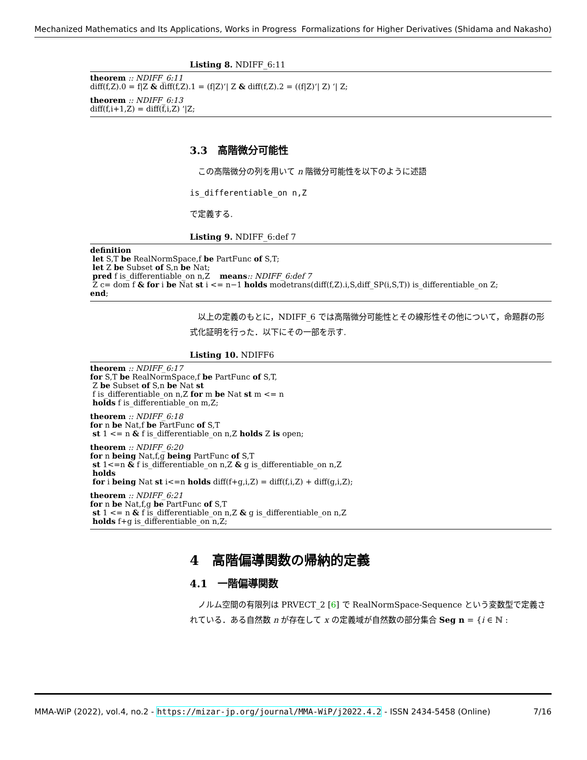Mechanized Mathematics and Its Applications, Works in Progress Formalizations for Higher Derivatives (Shidama and Nakasho)
Listing 8. NDIFF_6:11
theorem :: NDIFF_6:11
diff(f,Z).0 = f|Z & diff(f,Z).1 = (f|Z)‘| Z & diff(f,Z).2 = ((f|Z)‘| Z) ‘| Z;
theorem :: NDIFF_6:13
diff(f,i+1,Z) = diff(f,i,Z) ‘|Z;
3.3　高階微分可能性
　この高階微分の列を用いて n 階微分可能性を以下のように述語
is_differentiable_on n,Z
で定義する.
Listing 9. NDIFF_6:def 7
definition
let S,T be RealNormSpace,f be PartFunc of S,T;
let Z be Subset of S,n be Nat;
pred f is_differentiable_on n,Z means:: NDIFF_6:def 7
Z c= dom f & for i be Nat st i <= n−1 holds modetrans(diff(f,Z).i,S,diff_SP(i,S,T)) is_differentiable_on Z;
end;
　以上の定義のもとに，NDIFF_6 では高階微分可能性とその線形性その他について，命題群の形式化証明を行った．以下にその一部を示す.
Listing 10. NDIFF6
theorem :: NDIFF_6:17
for S,T be RealNormSpace,f be PartFunc of S,T,
Z be Subset of S,n be Nat st
f is_differentiable_on n,Z for m be Nat st m <= n
holds f is_differentiable_on m,Z;
theorem :: NDIFF_6:18
for n be Nat,f be PartFunc of S,T
st 1 <= n & f is_differentiable_on n,Z holds Z is open;
theorem :: NDIFF_6:20
for n being Nat,f,g being PartFunc of S,T
st 1<=n & f is_differentiable_on n,Z & g is_differentiable_on n,Z
holds
for i being Nat st i<=n holds diff(f+g,i,Z) = diff(f,i,Z) + diff(g,i,Z);
theorem :: NDIFF_6:21
for n be Nat,f,g be PartFunc of S,T
st 1 <= n & f is_differentiable_on n,Z & g is_differentiable_on n,Z
holds f+g is_differentiable_on n,Z;
4　高階偏導関数の帰納的定義
4.1　一階偏導関数
　ノルム空間の有限列は PRVECT_2 [6] で RealNormSpace-Sequence という変数型で定義されている．ある自然数 n が存在して x の定義域が自然数の部分集合 Seg n = {i ∈ ℕ :
MMA-WiP (2022), vol.4, no.2 - https://mizar-jp.org/journal/MMA-WiP/j2022.4.2 - ISSN 2434-5458 (Online) 7/16